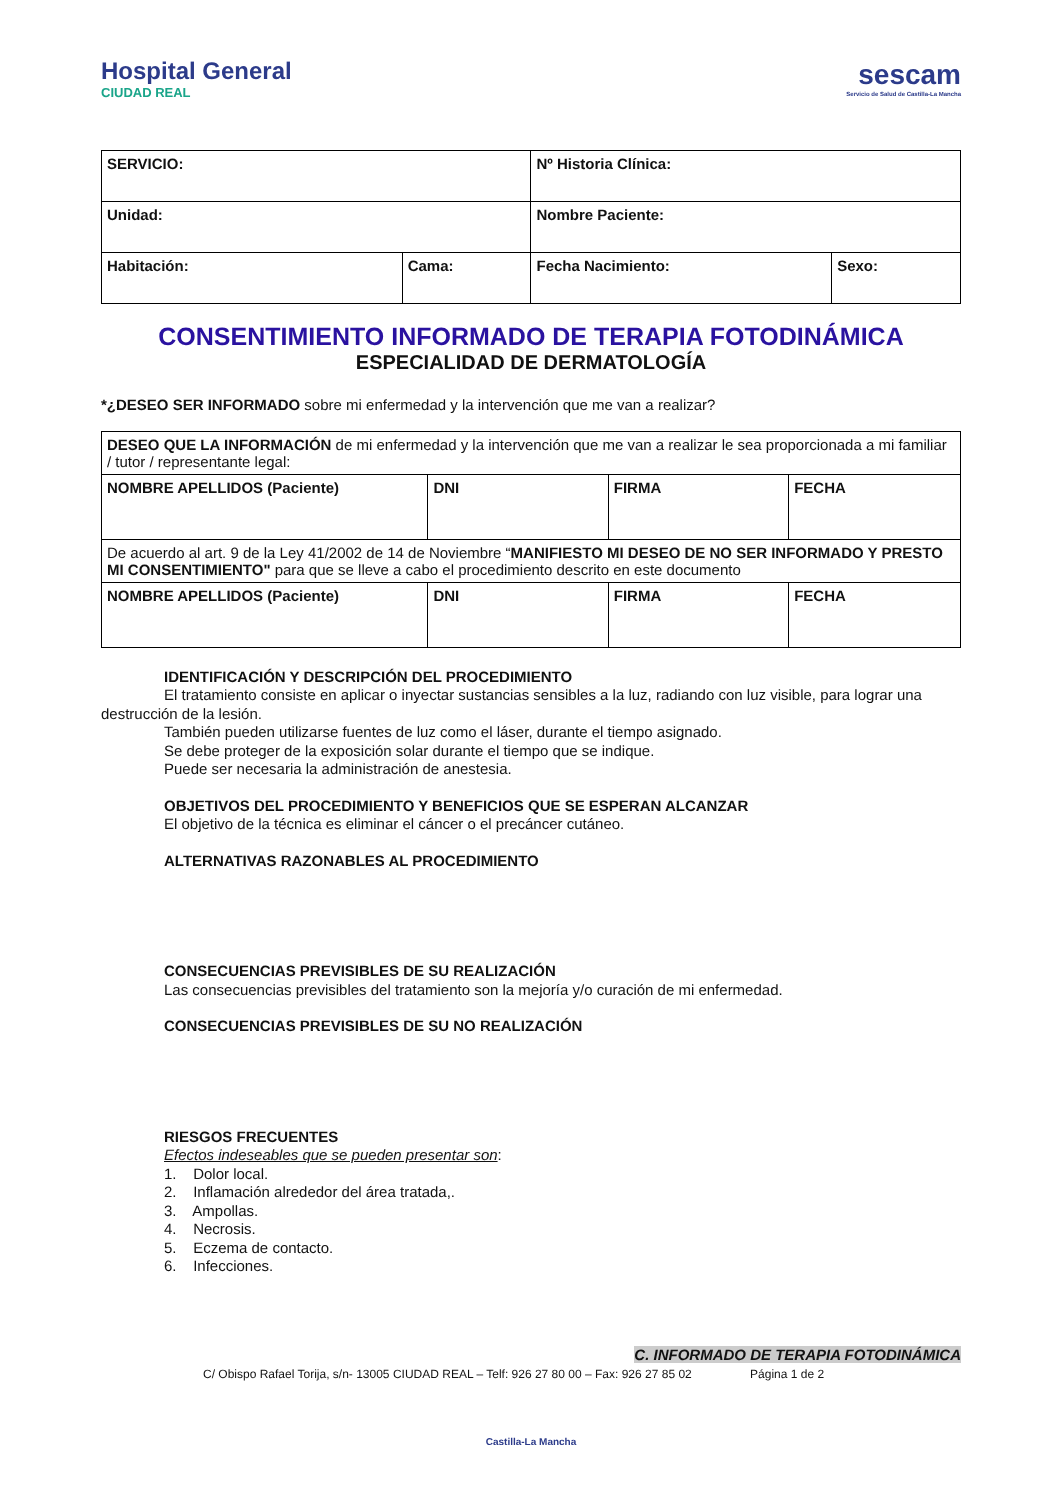Hospital General
CIUDAD REAL
sescam
Servicio de Salud de Castilla-La Mancha
| SERVICIO: | | Nº Historia Clínica: | |
| Unidad: | | Nombre Paciente: | |
| Habitación: | Cama: | Fecha Nacimiento: | Sexo: |
CONSENTIMIENTO INFORMADO DE TERAPIA FOTODINÁMICA
ESPECIALIDAD DE DERMATOLOGÍA
*¿DESEO SER INFORMADO sobre mi enfermedad y la intervención que me van a realizar?
| DESEO QUE LA INFORMACIÓN de mi enfermedad y la intervención que me van a realizar le sea proporcionada a mi familiar / tutor / representante legal: | | | |
| NOMBRE APELLIDOS (Paciente) | DNI | FIRMA | FECHA |
| De acuerdo al art. 9 de la Ley 41/2002 de 14 de Noviembre “ MANIFIESTO MI DESEO DE NO SER INFORMADO Y PRESTO MI CONSENTIMIENTO" para que se lleve a cabo el procedimiento descrito en este documento | | | |
| NOMBRE APELLIDOS (Paciente) | DNI | FIRMA | FECHA |
IDENTIFICACIÓN Y DESCRIPCIÓN DEL PROCEDIMIENTO
El tratamiento consiste en aplicar o inyectar sustancias sensibles a la luz, radiando con luz visible, para lograr una destrucción de la lesión.
También pueden utilizarse fuentes de luz como el láser, durante el tiempo asignado.
Se debe proteger de la exposición solar durante el tiempo que se indique.
Puede ser necesaria la administración de anestesia.
OBJETIVOS DEL PROCEDIMIENTO Y BENEFICIOS QUE SE ESPERAN ALCANZAR
El objetivo de la técnica es eliminar el cáncer o el precáncer cutáneo.
ALTERNATIVAS RAZONABLES AL PROCEDIMIENTO
CONSECUENCIAS PREVISIBLES DE SU REALIZACIÓN
Las consecuencias previsibles del tratamiento son la mejoría y/o curación de mi enfermedad.
CONSECUENCIAS PREVISIBLES DE SU NO REALIZACIÓN
RIESGOS FRECUENTES
Efectos indeseables que se pueden presentar son:
1. Dolor local.
2. Inflamación alrededor del área tratada,.
3. Ampollas.
4. Necrosis.
5. Eczema de contacto.
6. Infecciones.
C. INFORMADO DE TERAPIA FOTODINÁMICA
C/ Obispo Rafael Torija, s/n- 13005 CIUDAD REAL – Telf: 926 27 80 00 – Fax: 926 27 85 02 Página 1 de 2
Castilla-La Mancha